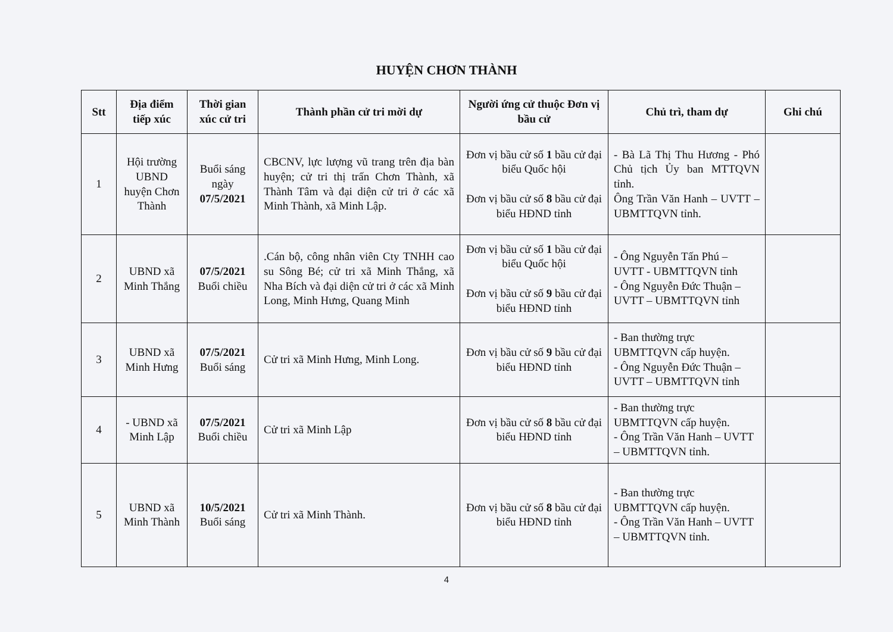HUYỆN CHƠN THÀNH
| Stt | Địa điểm tiếp xúc | Thời gian xúc cử tri | Thành phần cử tri mời dự | Người ứng cử thuộc Đơn vị bầu cử | Chủ trì, tham dự | Ghi chú |
| --- | --- | --- | --- | --- | --- | --- |
| 1 | Hội trường UBND huyện Chơn Thành | Buổi sáng ngày 07/5/2021 | CBCNV, lực lượng vũ trang trên địa bàn huyện; cử tri thị trấn Chơn Thành, xã Thành Tâm và đại diện cử tri ở các xã Minh Thành, xã Minh Lập. | Đơn vị bầu cử số 1 bầu cử đại biểu Quốc hội Đơn vị bầu cử số 8 bầu cử đại biểu HĐND tỉnh | - Bà Lã Thị Thu Hương - Phó Chủ tịch Ủy ban MTTQVN tỉnh. Ông Trần Văn Hanh – UVTT – UBMTTQVN tỉnh. | |
| 2 | UBND xã Minh Thắng | 07/5/2021 Buổi chiều | .Cán bộ, công nhân viên Cty TNHH cao su Sông Bé; cử tri xã Minh Thắng, xã Nha Bích và đại diện cử tri ở các xã Minh Long, Minh Hưng, Quang Minh | Đơn vị bầu cử số 1 bầu cử đại biểu Quốc hội Đơn vị bầu cử số 9 bầu cử đại biểu HĐND tỉnh | - Ông Nguyễn Tấn Phú – UVTT - UBMTTQVN tỉnh - Ông Nguyễn Đức Thuận – UVTT – UBMTTQVN tỉnh | |
| 3 | UBND xã Minh Hưng | 07/5/2021 Buổi sáng | Cử tri xã Minh Hưng, Minh Long. | Đơn vị bầu cử số 9 bầu cử đại biểu HĐND tỉnh | - Ban thường trực UBMTTQVN cấp huyện. - Ông Nguyễn Đức Thuận – UVTT – UBMTTQVN tỉnh | |
| 4 | - UBND xã Minh Lập | 07/5/2021 Buổi chiều | Cử tri xã Minh Lập | Đơn vị bầu cử số 8 bầu cử đại biểu HĐND tỉnh | - Ban thường trực UBMTTQVN cấp huyện. - Ông Trần Văn Hanh – UVTT – UBMTTQVN tỉnh. | |
| 5 | UBND xã Minh Thành | 10/5/2021 Buổi sáng | Cử tri xã Minh Thành. | Đơn vị bầu cử số 8 bầu cử đại biểu HĐND tỉnh | - Ban thường trực UBMTTQVN cấp huyện. - Ông Trần Văn Hanh – UVTT – UBMTTQVN tỉnh. | |
4